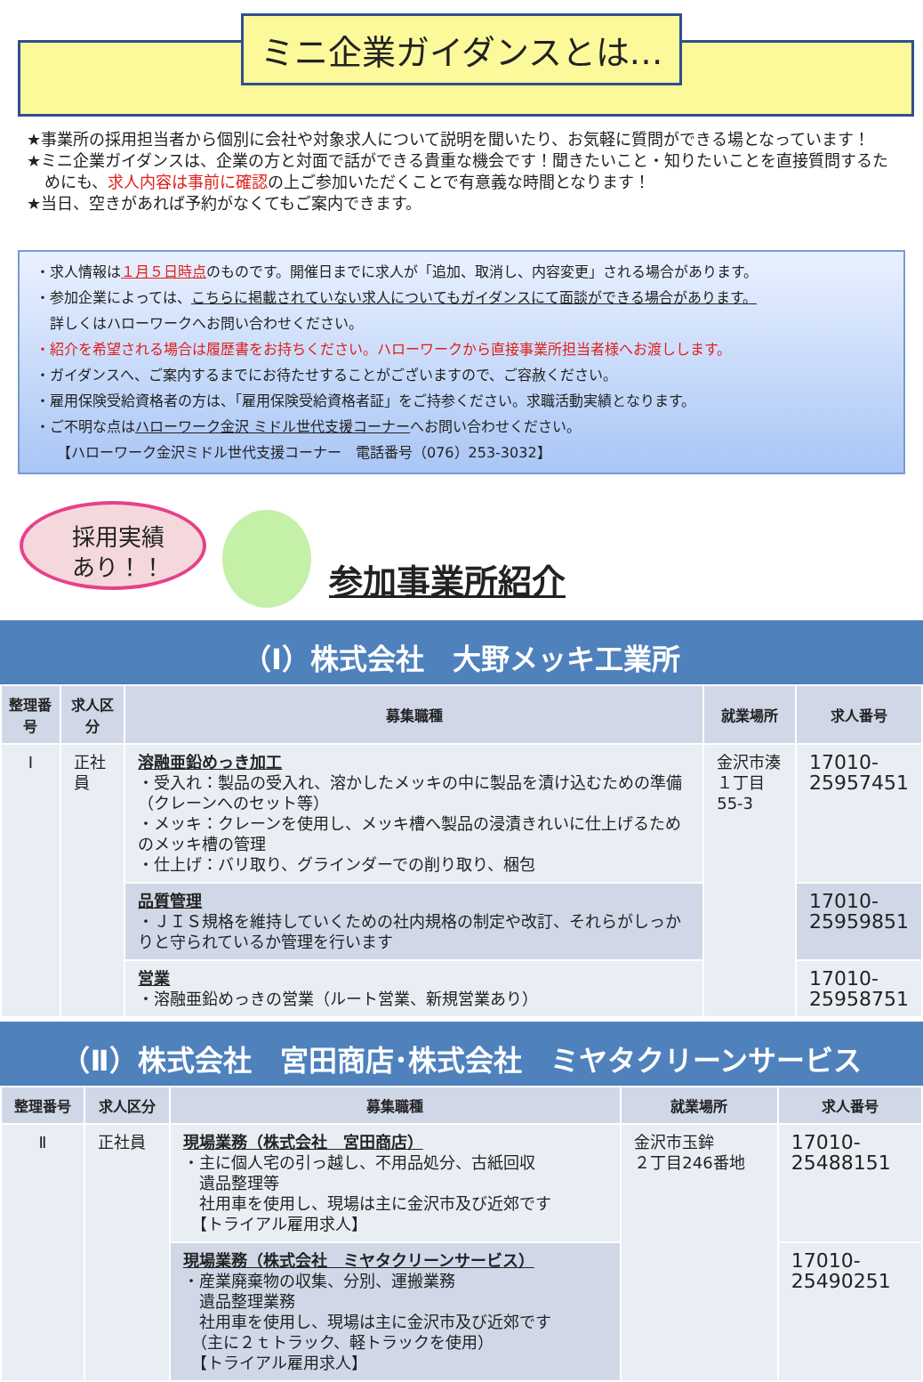ミニ企業ガイダンスとは…
★事業所の採用担当者から個別に会社や対象求人について説明を聞いたり、お気軽に質問ができる場となっています！
★ミニ企業ガイダンスは、企業の方と対面で話ができる貴重な機会です！聞きたいこと・知りたいことを直接質問するためにも、求人内容は事前に確認の上ご参加いただくことで有意義な時間となります！
★当日、空きがあれば予約がなくてもご案内できます。
・求人情報は１月５日時点のものです。開催日までに求人が「追加、取消し、内容変更」される場合があります。
・参加企業によっては、こちらに掲載されていない求人についてもガイダンスにて面談ができる場合があります。
　詳しくはハローワークへお問い合わせください。
・紹介を希望される場合は履歴書をお持ちください。ハローワークから直接事業所担当者様へお渡しします。
・ガイダンスへ、ご案内するまでにお待たせすることがございますので、ご容赦ください。
・雇用保険受給資格者の方は、「雇用保険受給資格者証」をご持参ください。求職活動実績となります。
・ご不明な点はハローワーク金沢 ミドル世代支援コーナーへお問い合わせください。
　　【ハローワーク金沢ミドル世代支援コーナー　電話番号（076）253-3032】
採用実績
あり！！
参加事業所紹介
（Ⅰ）株式会社　大野メッキ工業所
| 整理番号 | 求人区分 | 募集職種 | 就業場所 | 求人番号 |
| --- | --- | --- | --- | --- |
| Ⅰ | 正社員 | 溶融亜鉛めっき加工 ・受入れ：製品の受入れ、溶かしたメッキの中に製品を漬け込むための準備（クレーンへのセット等） ・メッキ：クレーンを使用し、メッキ槽へ製品の浸漬きれいに仕上げるためのメッキ槽の管理 ・仕上げ：バリ取り、グラインダーでの削り取り、梱包 | 金沢市湊 １丁目55-3 | 17010- 25957451 |
| | | 品質管理 ・ＪＩＳ規格を維持していくための社内規格の制定や改訂、それらがしっかりと守られているか管理を行います | | 17010- 25959851 |
| | | 営業 ・溶融亜鉛めっきの営業（ルート営業、新規営業あり） | | 17010- 25958751 |
（Ⅱ）株式会社　宮田商店･株式会社　ミヤタクリーンサービス
| 整理番号 | 求人区分 | 募集職種 | 就業場所 | 求人番号 |
| --- | --- | --- | --- | --- |
| Ⅱ | 正社員 | 現場業務（株式会社 宮田商店） ・主に個人宅の引っ越し、不用品処分、古紙回収 遺品整理等 社用車を使用し、現場は主に金沢市及び近郊です 【トライアル雇用求人】 | 金沢市玉鉾 ２丁目246番地 | 17010- 25488151 |
| | | 現場業務（株式会社 ミヤタクリーンサービス） ・産業廃棄物の収集、分別、運搬業務 遺品整理業務 社用車を使用し、現場は主に金沢市及び近郊です （主に２ｔトラック、軽トラックを使用） 【トライアル雇用求人】 | | 17010- 25490251 |